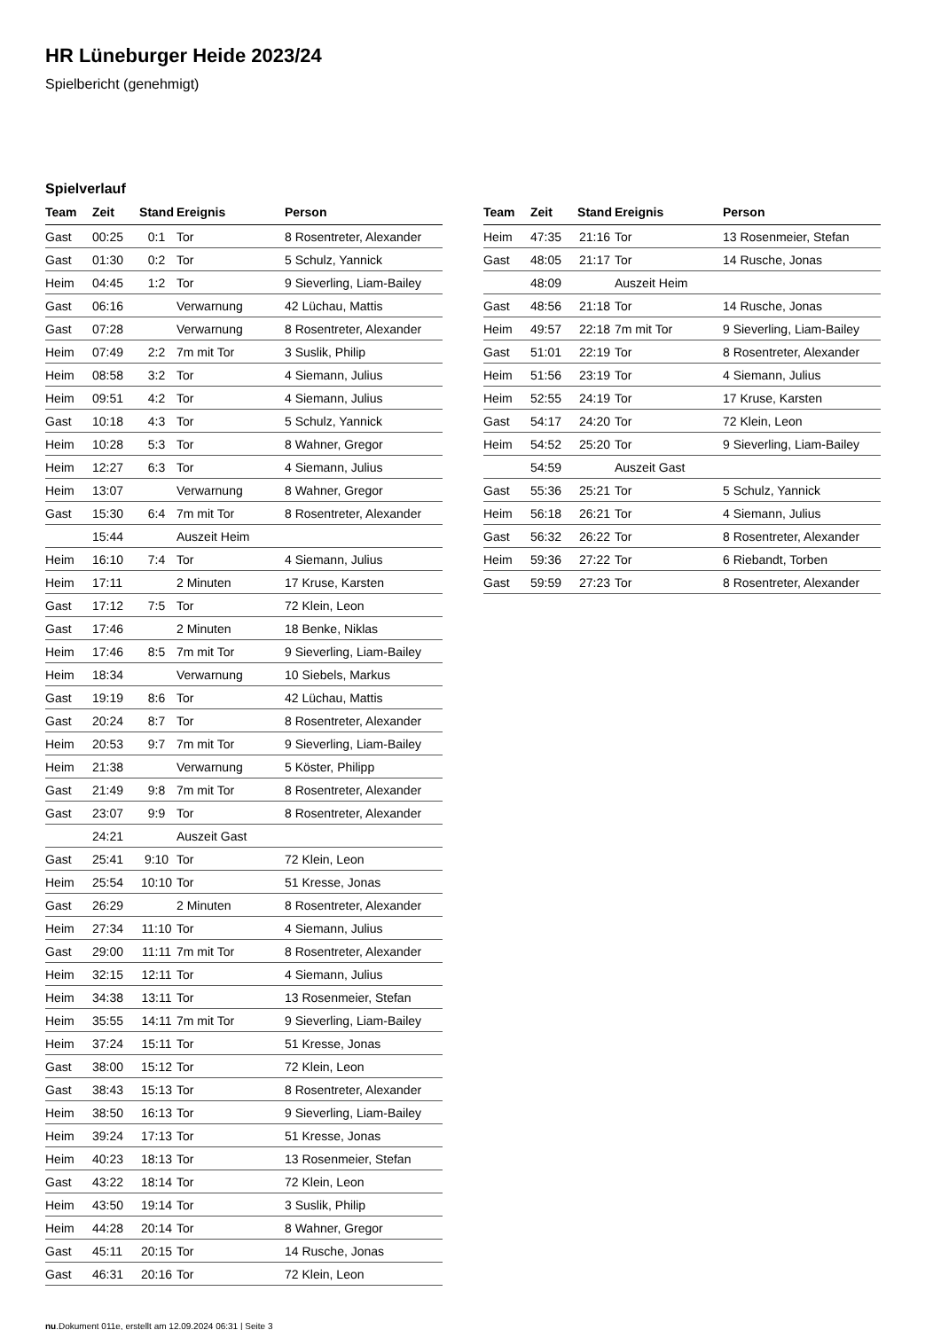HR Lüneburger Heide 2023/24
Spielbericht (genehmigt)
Spielverlauf
| Team | Zeit | Stand | Ereignis | Person |
| --- | --- | --- | --- | --- |
| Gast | 00:25 | 0:1 | Tor | 8 Rosentreter, Alexander |
| Gast | 01:30 | 0:2 | Tor | 5 Schulz, Yannick |
| Heim | 04:45 | 1:2 | Tor | 9 Sieverling, Liam-Bailey |
| Gast | 06:16 | | Verwarnung | 42 Lüchau, Mattis |
| Gast | 07:28 | | Verwarnung | 8 Rosentreter, Alexander |
| Heim | 07:49 | 2:2 | 7m mit Tor | 3 Suslik, Philip |
| Heim | 08:58 | 3:2 | Tor | 4 Siemann, Julius |
| Heim | 09:51 | 4:2 | Tor | 4 Siemann, Julius |
| Gast | 10:18 | 4:3 | Tor | 5 Schulz, Yannick |
| Heim | 10:28 | 5:3 | Tor | 8 Wahner, Gregor |
| Heim | 12:27 | 6:3 | Tor | 4 Siemann, Julius |
| Heim | 13:07 | | Verwarnung | 8 Wahner, Gregor |
| Gast | 15:30 | 6:4 | 7m mit Tor | 8 Rosentreter, Alexander |
| | 15:44 | | Auszeit Heim | |
| Heim | 16:10 | 7:4 | Tor | 4 Siemann, Julius |
| Heim | 17:11 | | 2 Minuten | 17 Kruse, Karsten |
| Gast | 17:12 | 7:5 | Tor | 72 Klein, Leon |
| Gast | 17:46 | | 2 Minuten | 18 Benke, Niklas |
| Heim | 17:46 | 8:5 | 7m mit Tor | 9 Sieverling, Liam-Bailey |
| Heim | 18:34 | | Verwarnung | 10 Siebels, Markus |
| Gast | 19:19 | 8:6 | Tor | 42 Lüchau, Mattis |
| Gast | 20:24 | 8:7 | Tor | 8 Rosentreter, Alexander |
| Heim | 20:53 | 9:7 | 7m mit Tor | 9 Sieverling, Liam-Bailey |
| Heim | 21:38 | | Verwarnung | 5 Köster, Philipp |
| Gast | 21:49 | 9:8 | 7m mit Tor | 8 Rosentreter, Alexander |
| Gast | 23:07 | 9:9 | Tor | 8 Rosentreter, Alexander |
| | 24:21 | | Auszeit Gast | |
| Gast | 25:41 | 9:10 | Tor | 72 Klein, Leon |
| Heim | 25:54 | 10:10 | Tor | 51 Kresse, Jonas |
| Gast | 26:29 | | 2 Minuten | 8 Rosentreter, Alexander |
| Heim | 27:34 | 11:10 | Tor | 4 Siemann, Julius |
| Gast | 29:00 | 11:11 | 7m mit Tor | 8 Rosentreter, Alexander |
| Heim | 32:15 | 12:11 | Tor | 4 Siemann, Julius |
| Heim | 34:38 | 13:11 | Tor | 13 Rosenmeier, Stefan |
| Heim | 35:55 | 14:11 | 7m mit Tor | 9 Sieverling, Liam-Bailey |
| Heim | 37:24 | 15:11 | Tor | 51 Kresse, Jonas |
| Gast | 38:00 | 15:12 | Tor | 72 Klein, Leon |
| Gast | 38:43 | 15:13 | Tor | 8 Rosentreter, Alexander |
| Heim | 38:50 | 16:13 | Tor | 9 Sieverling, Liam-Bailey |
| Heim | 39:24 | 17:13 | Tor | 51 Kresse, Jonas |
| Heim | 40:23 | 18:13 | Tor | 13 Rosenmeier, Stefan |
| Gast | 43:22 | 18:14 | Tor | 72 Klein, Leon |
| Heim | 43:50 | 19:14 | Tor | 3 Suslik, Philip |
| Heim | 44:28 | 20:14 | Tor | 8 Wahner, Gregor |
| Gast | 45:11 | 20:15 | Tor | 14 Rusche, Jonas |
| Gast | 46:31 | 20:16 | Tor | 72 Klein, Leon |
| Team | Zeit | Stand | Ereignis | Person |
| --- | --- | --- | --- | --- |
| Heim | 47:35 | 21:16 | Tor | 13 Rosenmeier, Stefan |
| Gast | 48:05 | 21:17 | Tor | 14 Rusche, Jonas |
| | 48:09 | | Auszeit Heim | |
| Gast | 48:56 | 21:18 | Tor | 14 Rusche, Jonas |
| Heim | 49:57 | 22:18 | 7m mit Tor | 9 Sieverling, Liam-Bailey |
| Gast | 51:01 | 22:19 | Tor | 8 Rosentreter, Alexander |
| Heim | 51:56 | 23:19 | Tor | 4 Siemann, Julius |
| Heim | 52:55 | 24:19 | Tor | 17 Kruse, Karsten |
| Gast | 54:17 | 24:20 | Tor | 72 Klein, Leon |
| Heim | 54:52 | 25:20 | Tor | 9 Sieverling, Liam-Bailey |
| | 54:59 | | Auszeit Gast | |
| Gast | 55:36 | 25:21 | Tor | 5 Schulz, Yannick |
| Heim | 56:18 | 26:21 | Tor | 4 Siemann, Julius |
| Gast | 56:32 | 26:22 | Tor | 8 Rosentreter, Alexander |
| Heim | 59:36 | 27:22 | Tor | 6 Riebandt, Torben |
| Gast | 59:59 | 27:23 | Tor | 8 Rosentreter, Alexander |
nu.Dokument 011e, erstellt am 12.09.2024 06:31 | Seite 3